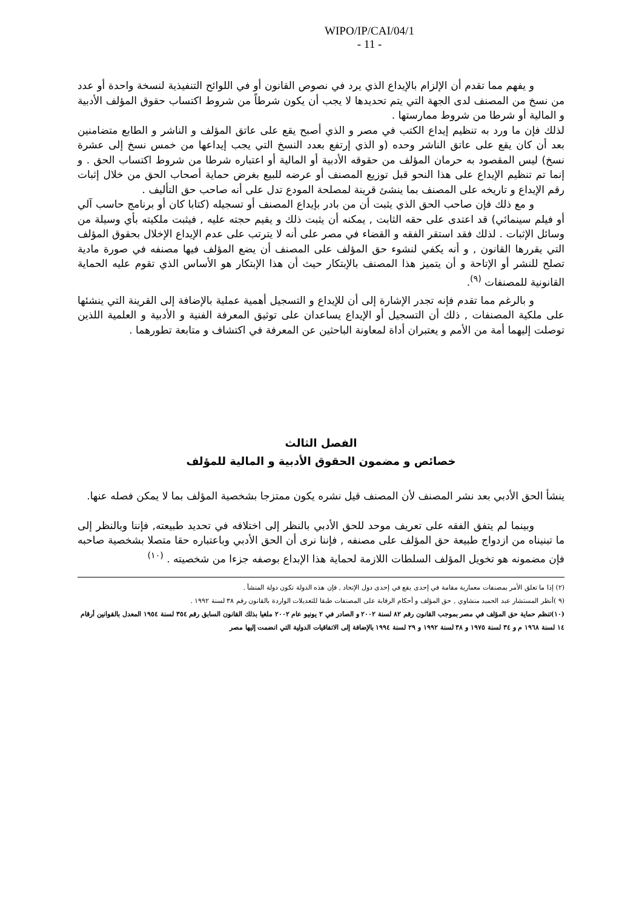WIPO/IP/CAI/04/1
- 11 -
و يفهم مما تقدم أن الإلزام بالإيداع الذي يرد في نصوص القانون أو في اللوائح التنفيذية لنسخة واحدة أو عدد من نسخ من المصنف لدى الجهة التي يتم تحديدها لا يجب أن يكون شرطاً من شروط اكتساب حقوق المؤلف الأدبية و المالية أو شرطا من شروط ممارستها .
لذلك فإن ما ورد به تنظيم إيداع الكتب في مصر و الذي أصبح يقع على عاتق المؤلف و الناشر و الطابع متضامنين بعد أن كان يقع على عاتق الناشر وحده (و الذي إرتفع بعدد النسخ التي يجب إيداعها من خمس نسخ إلى عشرة نسخ) ليس المقصود به حرمان المؤلف من حقوقه الأدبية أو المالية أو اعتباره شرطا من شروط اكتساب الحق . و إنما تم تنظيم الإيداع على هذا النحو قبل توزيع المصنف أو عرضه للبيع بغرض حماية أصحاب الحق من خلال إثبات رقم الإيداع و تاريخه على المصنف بما ينشئ قرينة لمصلحة المودع تدل على أنه صاحب حق التأليف .
و مع ذلك فإن صاحب الحق الذي يثبت أن من بادر بإيداع المصنف أو تسجيله (كتابا كان أو برنامج حاسب آلي أو فيلم سينمائي) قد اعتدى على حقه الثابت , يمكنه أن يثبت ذلك و يقيم حجته عليه , فيثبت ملكيته بأي وسيلة من وسائل الإثبات . لذلك فقد استقر الفقه و القضاء في مصر على أنه لا يترتب على عدم الإيداع الإخلال بحقوق المؤلف التي يقررها القانون , و أنه يكفي لنشوء حق المؤلف على المصنف أن يضع المؤلف فيها مصنفه في صورة مادية تصلح للنشر أو الإتاحة و أن يتميز هذا المصنف بالإبتكار حيث أن هذا الإبتكار هو الأساس الذي تقوم عليه الحماية القانونية للمصنفات <sup>(٩)</sup>.
و بالرغم مما تقدم فإنه تجدر الإشارة إلى أن للإيداع و التسجيل أهمية عملية بالإضافة إلى القرينة التي ينشئها على ملكية المصنفات , ذلك أن التسجيل أو الإيداع يساعدان على توثيق المعرفة الفنية و الأدبية و العلمية اللذين توصلت إليهما أمة من الأمم و يعتبران أداة لمعاونة الباحثين عن المعرفة في اكتشاف و متابعة تطورهما .
الفصل الثالث
خصائص و مضمون الحقوق الأدبية و المالية للمؤلف
ينشأ الحق الأدبي بعد نشر المصنف لأن المصنف قيل نشره يكون ممتزجا بشخصية المؤلف بما لا يمكن فصله عنها.
وبينما لم يتفق الفقه على تعريف موحد للحق الأدبي بالنظر إلى اختلافه في تحديد طبيعته, فإننا وبالنظر إلى ما تبنيناه من ازدواج طبيعة حق المؤلف على مصنفه , فإننا نرى أن الحق الأدبي وباعتباره حقا متصلا بشخصية صاحبه فإن مضمونه هو تخويل المؤلف السلطات اللازمة لحماية هذا الإبداع بوصفه جزءا من شخصيته . <sup>(١٠)</sup>
(٢) إذا ما تعلق الأمر بمصنفات معمارية مقامة في إحدى يقع في إحدى دول الإتحاد , فإن هذه الدولة تكون دولة المنشأ .
(٩ )أنظر المستشار عبد الحميد منشاوي , حق المؤلف و أحكام الرقابة على المصنفات طبقا للتعديلات الواردة بالقانون رقم ٣٨ لسنة ١٩٩٢ .
(١٠)تنظم حماية حق المؤلف في مصر بموجب القانون رقم ٨٢ لسنة ٢٠٠٢ و الصادر في ٢ يونيو عام ٢٠٠٢ ملغيا بذلك القانون السابق رقم ٣٥٤ لسنة ١٩٥٤ المعدل بالقوانين أرقام ١٤ لسنة ١٩٦٨ م و ٣٤ لسنة ١٩٧٥ و ٣٨ لسنة ١٩٩٢ و ٢٩ لسنة ١٩٩٤ بالإضافة إلى الاتفاقيات الدولية التي انضمت إليها مصر